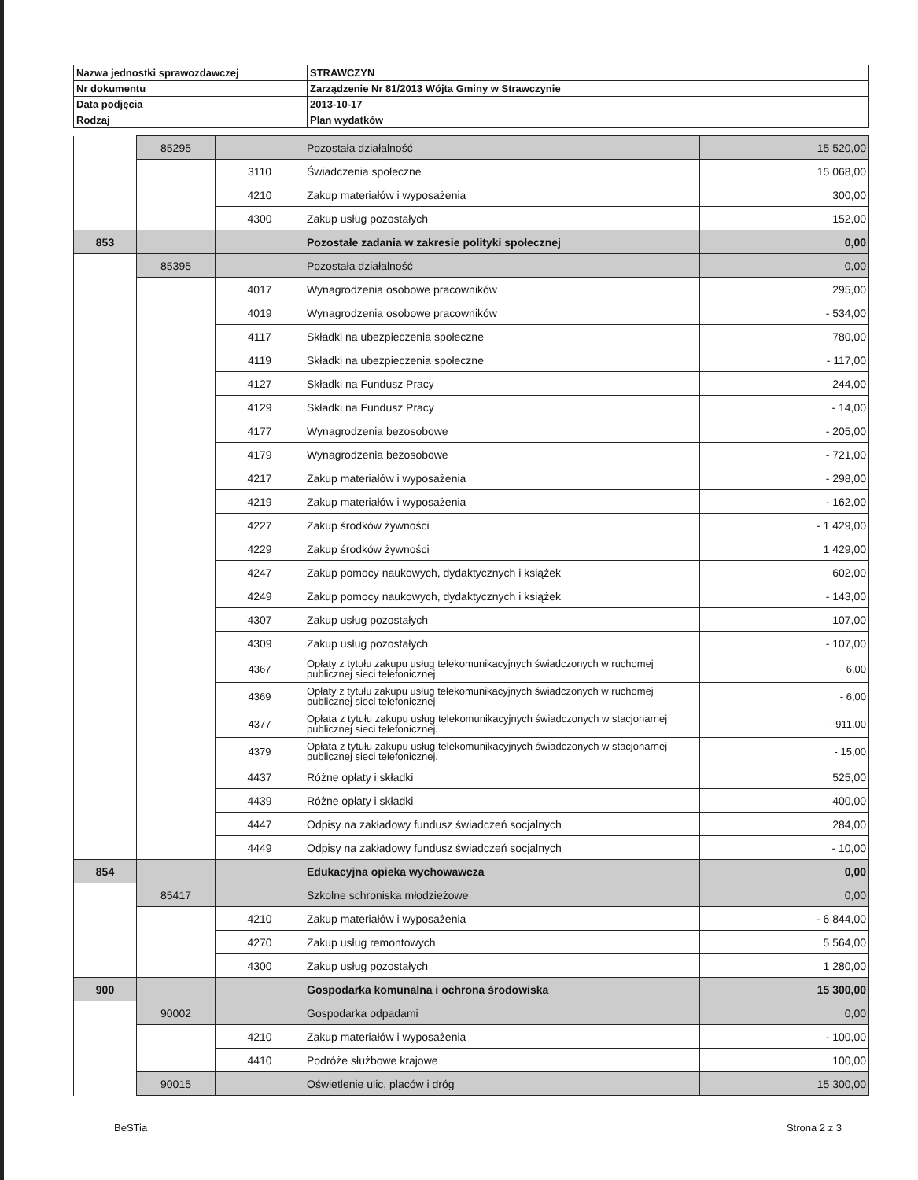| Nazwa jednostki sprawozdawczej | STRAWCZYN |
| Nr dokumentu | Zarządzenie Nr 81/2013 Wójta Gminy w Strawczynie |
| Data podjęcia | 2013-10-17 |
| Rodzaj | Plan wydatków |
| | 85295 | | Pozostała działalność | 15 520,00 |
| | | 3110 | Świadczenia społeczne | 15 068,00 |
| | | 4210 | Zakup materiałów i wyposażenia | 300,00 |
| | | 4300 | Zakup usług pozostałych | 152,00 |
| 853 | | | Pozostałe zadania w zakresie polityki społecznej | 0,00 |
| | 85395 | | Pozostała działalność | 0,00 |
| | | 4017 | Wynagrodzenia osobowe pracowników | 295,00 |
| | | 4019 | Wynagrodzenia osobowe pracowników | - 534,00 |
| | | 4117 | Składki na ubezpieczenia społeczne | 780,00 |
| | | 4119 | Składki na ubezpieczenia społeczne | - 117,00 |
| | | 4127 | Składki na Fundusz Pracy | 244,00 |
| | | 4129 | Składki na Fundusz Pracy | - 14,00 |
| | | 4177 | Wynagrodzenia bezosobowe | - 205,00 |
| | | 4179 | Wynagrodzenia bezosobowe | - 721,00 |
| | | 4217 | Zakup materiałów i wyposażenia | - 298,00 |
| | | 4219 | Zakup materiałów i wyposażenia | - 162,00 |
| | | 4227 | Zakup środków żywności | - 1 429,00 |
| | | 4229 | Zakup środków żywności | 1 429,00 |
| | | 4247 | Zakup pomocy naukowych, dydaktycznych i książek | 602,00 |
| | | 4249 | Zakup pomocy naukowych, dydaktycznych i książek | - 143,00 |
| | | 4307 | Zakup usług pozostałych | 107,00 |
| | | 4309 | Zakup usług pozostałych | - 107,00 |
| | | 4367 | Opłaty z tytułu zakupu usług telekomunikacyjnych świadczonych w ruchomej publicznej sieci telefonicznej | 6,00 |
| | | 4369 | Opłaty z tytułu zakupu usług telekomunikacyjnych świadczonych w ruchomej publicznej sieci telefonicznej | - 6,00 |
| | | 4377 | Opłata z tytułu zakupu usług telekomunikacyjnych świadczonych w stacjonarnej publicznej sieci telefonicznej. | - 911,00 |
| | | 4379 | Opłata z tytułu zakupu usług telekomunikacyjnych świadczonych w stacjonarnej publicznej sieci telefonicznej. | - 15,00 |
| | | 4437 | Różne opłaty i składki | 525,00 |
| | | 4439 | Różne opłaty i składki | 400,00 |
| | | 4447 | Odpisy na zakładowy fundusz świadczeń socjalnych | 284,00 |
| | | 4449 | Odpisy na zakładowy fundusz świadczeń socjalnych | - 10,00 |
| 854 | | | Edukacyjna opieka wychowawcza | 0,00 |
| | 85417 | | Szkolne schroniska młodzieżowe | 0,00 |
| | | 4210 | Zakup materiałów i wyposażenia | - 6 844,00 |
| | | 4270 | Zakup usług remontowych | 5 564,00 |
| | | 4300 | Zakup usług pozostałych | 1 280,00 |
| 900 | | | Gospodarka komunalna i ochrona środowiska | 15 300,00 |
| | 90002 | | Gospodarka odpadami | 0,00 |
| | | 4210 | Zakup materiałów i wyposażenia | - 100,00 |
| | | 4410 | Podróże służbowe krajowe | 100,00 |
| | 90015 | | Oświetlenie ulic, placów i dróg | 15 300,00 |
BeSTia Strona 2 z 3